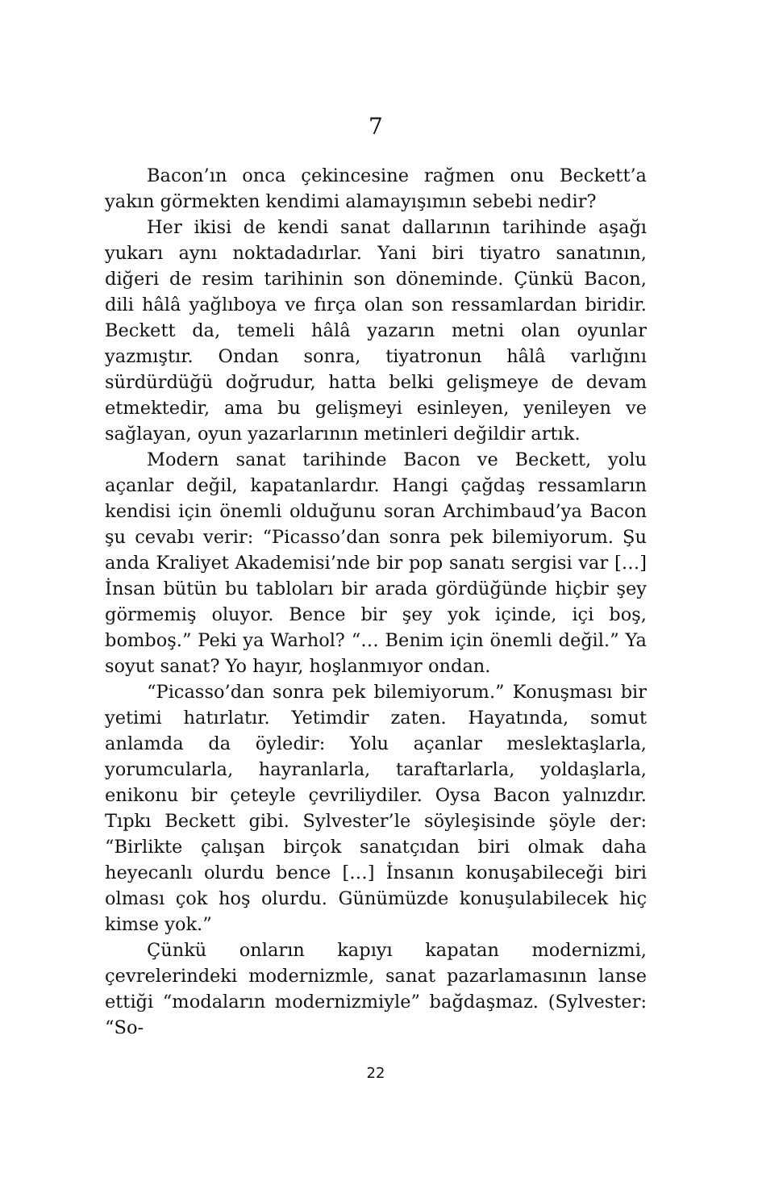7
Bacon’ın onca çekincesine rağmen onu Beckett’a yakın görmekten kendimi alamayışımın sebebi nedir?
Her ikisi de kendi sanat dallarının tarihinde aşağı yukarı aynı noktadadırlar. Yani biri tiyatro sanatının, diğeri de resim tarihinin son döneminde. Çünkü Bacon, dili hâlâ yağlıboya ve fırça olan son ressamlardan biridir. Beckett da, temeli hâlâ yazarın metni olan oyunlar yazmıştır. Ondan sonra, tiyatronun hâlâ varlığını sürdürdüğü doğrudur, hatta belki gelişmeye de devam etmektedir, ama bu gelişmeyi esinleyen, yenileyen ve sağlayan, oyun yazarlarının metinleri değildir artık.
Modern sanat tarihinde Bacon ve Beckett, yolu açanlar değil, kapatanlardır. Hangi çağdaş ressamların kendisi için önemli olduğunu soran Archimbaud’ya Bacon şu cevabı verir: “Picasso’dan sonra pek bilemiyorum. Şu anda Kraliyet Akademisi’nde bir pop sanatı sergisi var […] İnsan bütün bu tabloları bir arada gördüğünde hiçbir şey görmemiş oluyor. Bence bir şey yok içinde, içi boş, bomboş.” Peki ya Warhol? “… Benim için önemli değil.” Ya soyut sanat? Yo hayır, hoşlanmıyor ondan.
“Picasso’dan sonra pek bilemiyorum.” Konuşması bir yetimi hatırlatır. Yetimdir zaten. Hayatında, somut anlamda da öyledir: Yolu açanlar meslektaşlarla, yorumcularla, hayranlarla, taraftarlarla, yoldaşlarla, enikonu bir çeteyle çevriliydiler. Oysa Bacon yalnızdır. Tıpkı Beckett gibi. Sylvester’le söyleşisinde şöyle der: “Birlikte çalışan birçok sanatçıdan biri olmak daha heyecanlı olurdu bence […] İnsanın konuşabileceği biri olması çok hoş olurdu. Günümüzde konuşulabilecek hiç kimse yok.”
Çünkü onların kapıyı kapatan modernizmi, çevrelerindeki modernizmle, sanat pazarlamasının lanse ettiği “modaların modernizmiyle” bağdaşmaz. (Sylvester: “So-
22